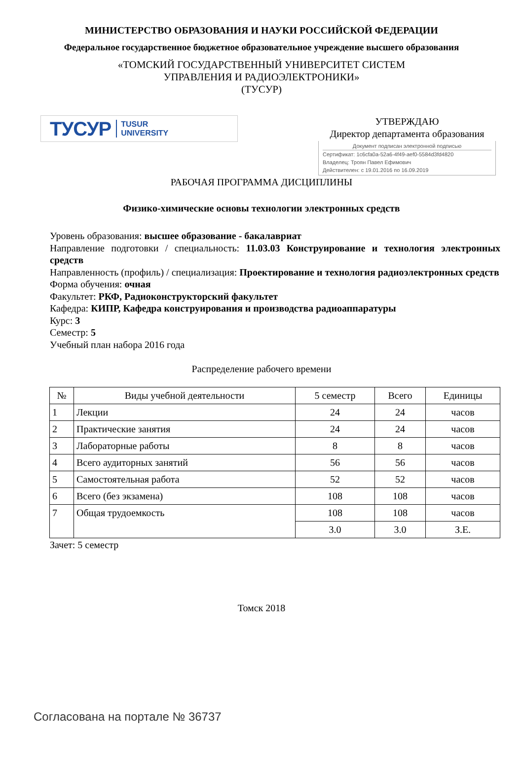МИНИСТЕРСТВО ОБРАЗОВАНИЯ И НАУКИ РОССИЙСКОЙ ФЕДЕРАЦИИ
Федеральное государственное бюджетное образовательное учреждение высшего образования
«ТОМСКИЙ ГОСУДАРСТВЕННЫЙ УНИВЕРСИТЕТ СИСТЕМ
УПРАВЛЕНИЯ И РАДИОЭЛЕКТРОНИКИ»
(ТУСУР)
ТУСУР TUSUR
UNIVERSITY
УТВЕРЖДАЮ
Директор департамента образования
Документ подписан электронной подписью
Сертификат: 1c6cfa0a-52a6-4f49-aef0-5584d3fd4820
Владелец: Троян Павел Ефимович
Действителен: с 19.01.2016 по 16.09.2019
РАБОЧАЯ ПРОГРАММА ДИСЦИПЛИНЫ
Физико-химические основы технологии электронных средств
Уровень образования: высшее образование - бакалавриат
Направление подготовки / специальность: 11.03.03 Конструирование и технология электронных средств
Направленность (профиль) / специализация: Проектирование и технология радиоэлектронных средств
Форма обучения: очная
Факультет: РКФ, Радиоконструкторский факультет
Кафедра: КИПР, Кафедра конструирования и производства радиоаппаратуры
Курс: 3
Семестр: 5
Учебный план набора 2016 года
Распределение рабочего времени
| № | Виды учебной деятельности | 5 семестр | Всего | Единицы |
| --- | --- | --- | --- | --- |
| 1 | Лекции | 24 | 24 | часов |
| 2 | Практические занятия | 24 | 24 | часов |
| 3 | Лабораторные работы | 8 | 8 | часов |
| 4 | Всего аудиторных занятий | 56 | 56 | часов |
| 5 | Самостоятельная работа | 52 | 52 | часов |
| 6 | Всего (без экзамена) | 108 | 108 | часов |
| 7 | Общая трудоемкость | 108 | 108 | часов |
| | | 3.0 | 3.0 | З.Е. |
Зачет: 5 семестр
Томск 2018
Согласована на портале № 36737